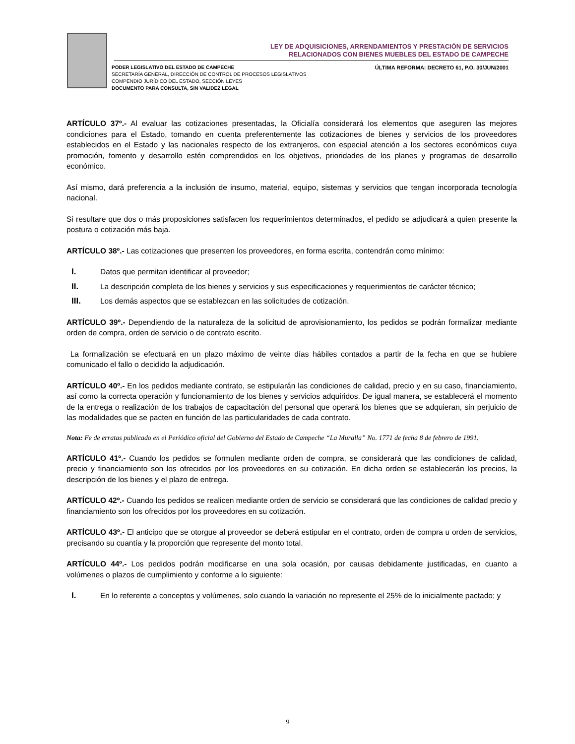LEY DE ADQUISICIONES, ARRENDAMIENTOS Y PRESTACIÓN DE SERVICIOS
RELACIONADOS CON BIENES MUEBLES DEL ESTADO DE CAMPECHE
PODER LEGISLATIVO DEL ESTADO DE CAMPECHE
SECRETARÍA GENERAL, DIRECCIÓN DE CONTROL DE PROCESOS LEGISLATIVOS
COMPENDIO JURÍDICO DEL ESTADO, SECCIÓN LEYES
DOCUMENTO PARA CONSULTA, SIN VALIDEZ LEGAL
ÚLTIMA REFORMA: DECRETO 61, P.O. 30/JUN/2001
ARTÍCULO 37º.- Al evaluar las cotizaciones presentadas, la Oficialía considerará los elementos que aseguren las mejores condiciones para el Estado, tomando en cuenta preferentemente las cotizaciones de bienes y servicios de los proveedores establecidos en el Estado y las nacionales respecto de los extranjeros, con especial atención a los sectores económicos cuya promoción, fomento y desarrollo estén comprendidos en los objetivos, prioridades de los planes y programas de desarrollo económico.
Así mismo, dará preferencia a la inclusión de insumo, material, equipo, sistemas y servicios que tengan incorporada tecnología nacional.
Si resultare que dos o más proposiciones satisfacen los requerimientos determinados, el pedido se adjudicará a quien presente la postura o cotización más baja.
ARTÍCULO 38º.- Las cotizaciones que presenten los proveedores, en forma escrita, contendrán como mínimo:
I. Datos que permitan identificar al proveedor;
II. La descripción completa de los bienes y servicios y sus especificaciones y requerimientos de carácter técnico;
III. Los demás aspectos que se establezcan en las solicitudes de cotización.
ARTÍCULO 39º.- Dependiendo de la naturaleza de la solicitud de aprovisionamiento, los pedidos se podrán formalizar mediante orden de compra, orden de servicio o de contrato escrito.
La formalización se efectuará en un plazo máximo de veinte días hábiles contados a partir de la fecha en que se hubiere comunicado el fallo o decidido la adjudicación.
ARTÍCULO 40º.- En los pedidos mediante contrato, se estipularán las condiciones de calidad, precio y en su caso, financiamiento, así como la correcta operación y funcionamiento de los bienes y servicios adquiridos. De igual manera, se establecerá el momento de la entrega o realización de los trabajos de capacitación del personal que operará los bienes que se adquieran, sin perjuicio de las modalidades que se pacten en función de las particularidades de cada contrato.
Nota: Fe de erratas publicado en el Periódico oficial del Gobierno del Estado de Campeche “La Muralla” No. 1771 de fecha 8 de febrero de 1991.
ARTÍCULO 41º.- Cuando los pedidos se formulen mediante orden de compra, se considerará que las condiciones de calidad, precio y financiamiento son los ofrecidos por los proveedores en su cotización. En dicha orden se establecerán los precios, la descripción de los bienes y el plazo de entrega.
ARTÍCULO 42º.- Cuando los pedidos se realicen mediante orden de servicio se considerará que las condiciones de calidad precio y financiamiento son los ofrecidos por los proveedores en su cotización.
ARTÍCULO 43º.- El anticipo que se otorgue al proveedor se deberá estipular en el contrato, orden de compra u orden de servicios, precisando su cuantía y la proporción que represente del monto total.
ARTÍCULO 44º.- Los pedidos podrán modificarse en una sola ocasión, por causas debidamente justificadas, en cuanto a volúmenes o plazos de cumplimiento y conforme a lo siguiente:
I. En lo referente a conceptos y volúmenes, solo cuando la variación no represente el 25% de lo inicialmente pactado; y
9